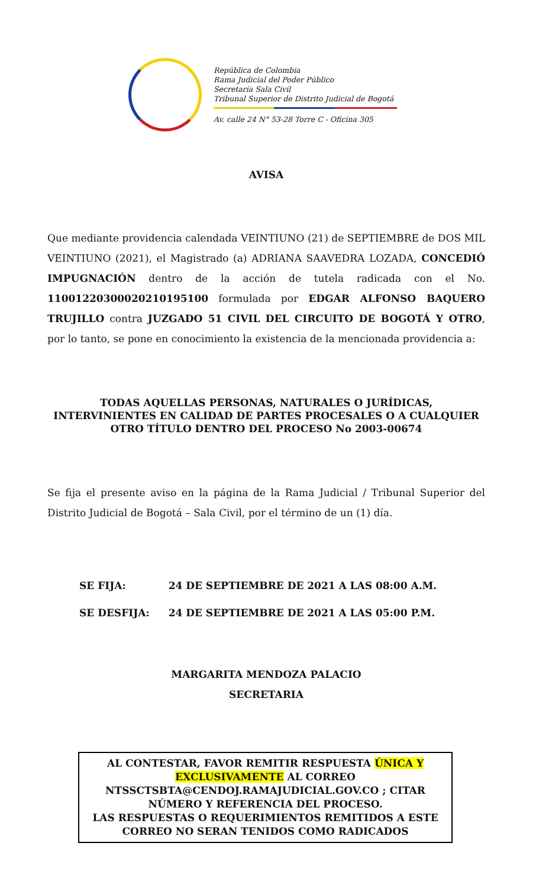República de Colombia
Rama Judicial del Poder Público
Secretaría Sala Civil
Tribunal Superior de Distrito Judicial de Bogotá
Av. calle 24 N° 53-28 Torre C - Oficina 305
AVISA
Que mediante providencia calendada VEINTIUNO (21) de SEPTIEMBRE de DOS MIL VEINTIUNO (2021), el Magistrado (a) ADRIANA SAAVEDRA LOZADA, CONCEDIÓ IMPUGNACIÓN dentro de la acción de tutela radicada con el No. 11001220300020210195100 formulada por EDGAR ALFONSO BAQUERO TRUJILLO contra JUZGADO 51 CIVIL DEL CIRCUITO DE BOGOTÁ Y OTRO, por lo tanto, se pone en conocimiento la existencia de la mencionada providencia a:
TODAS AQUELLAS PERSONAS, NATURALES O JURÍDICAS, INTERVINIENTES EN CALIDAD DE PARTES PROCESALES O A CUALQUIER OTRO TÍTULO DENTRO DEL PROCESO No 2003-00674
Se fija el presente aviso en la página de la Rama Judicial / Tribunal Superior del Distrito Judicial de Bogotá – Sala Civil, por el término de un (1) día.
| SE FIJA: | 24 DE SEPTIEMBRE DE 2021 A LAS 08:00 A.M. |
| SE DESFIJA: | 24 DE SEPTIEMBRE DE 2021 A LAS 05:00 P.M. |
MARGARITA MENDOZA PALACIO
SECRETARIA
AL CONTESTAR, FAVOR REMITIR RESPUESTA ÚNICA Y EXCLUSIVAMENTE AL CORREO NTSSCTSBTA@CENDOJ.RAMAJUDICIAL.GOV.CO ; CITAR NÚMERO Y REFERENCIA DEL PROCESO.
LAS RESPUESTAS O REQUERIMIENTOS REMITIDOS A ESTE CORREO NO SERAN TENIDOS COMO RADICADOS